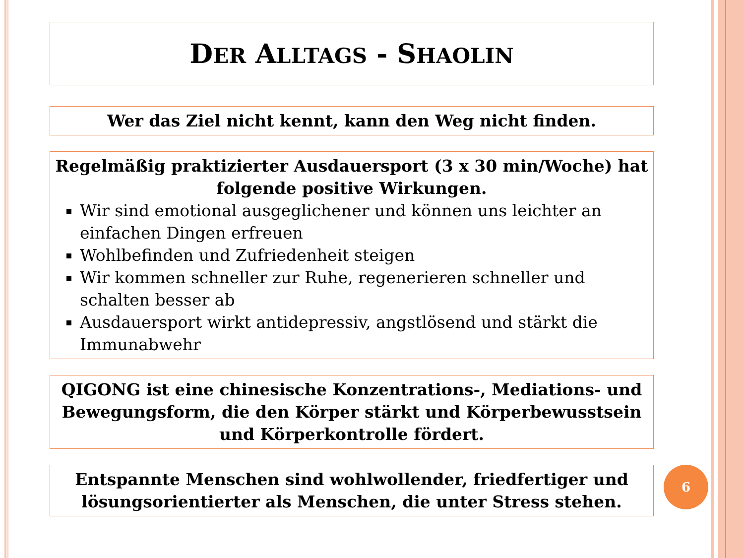DER ALLTAGS - SHAOLIN
Wer das Ziel nicht kennt, kann den Weg nicht finden.
Regelmäßig praktizierter Ausdauersport (3 x 30 min/Woche) hat folgende positive Wirkungen.
Wir sind emotional ausgeglichener und können uns leichter an einfachen Dingen erfreuen
Wohlbefinden und Zufriedenheit steigen
Wir kommen schneller zur Ruhe, regenerieren schneller und schalten besser ab
Ausdauersport wirkt antidepressiv, angstlösend und stärkt die Immunabwehr
QIGONG ist eine chinesische Konzentrations-, Mediations- und Bewegungsform, die den Körper stärkt und Körperbewusstsein und Körperkontrolle fördert.
Entspannte Menschen sind wohlwollender, friedfertiger und lösungsorientierter als Menschen, die unter Stress stehen.
6